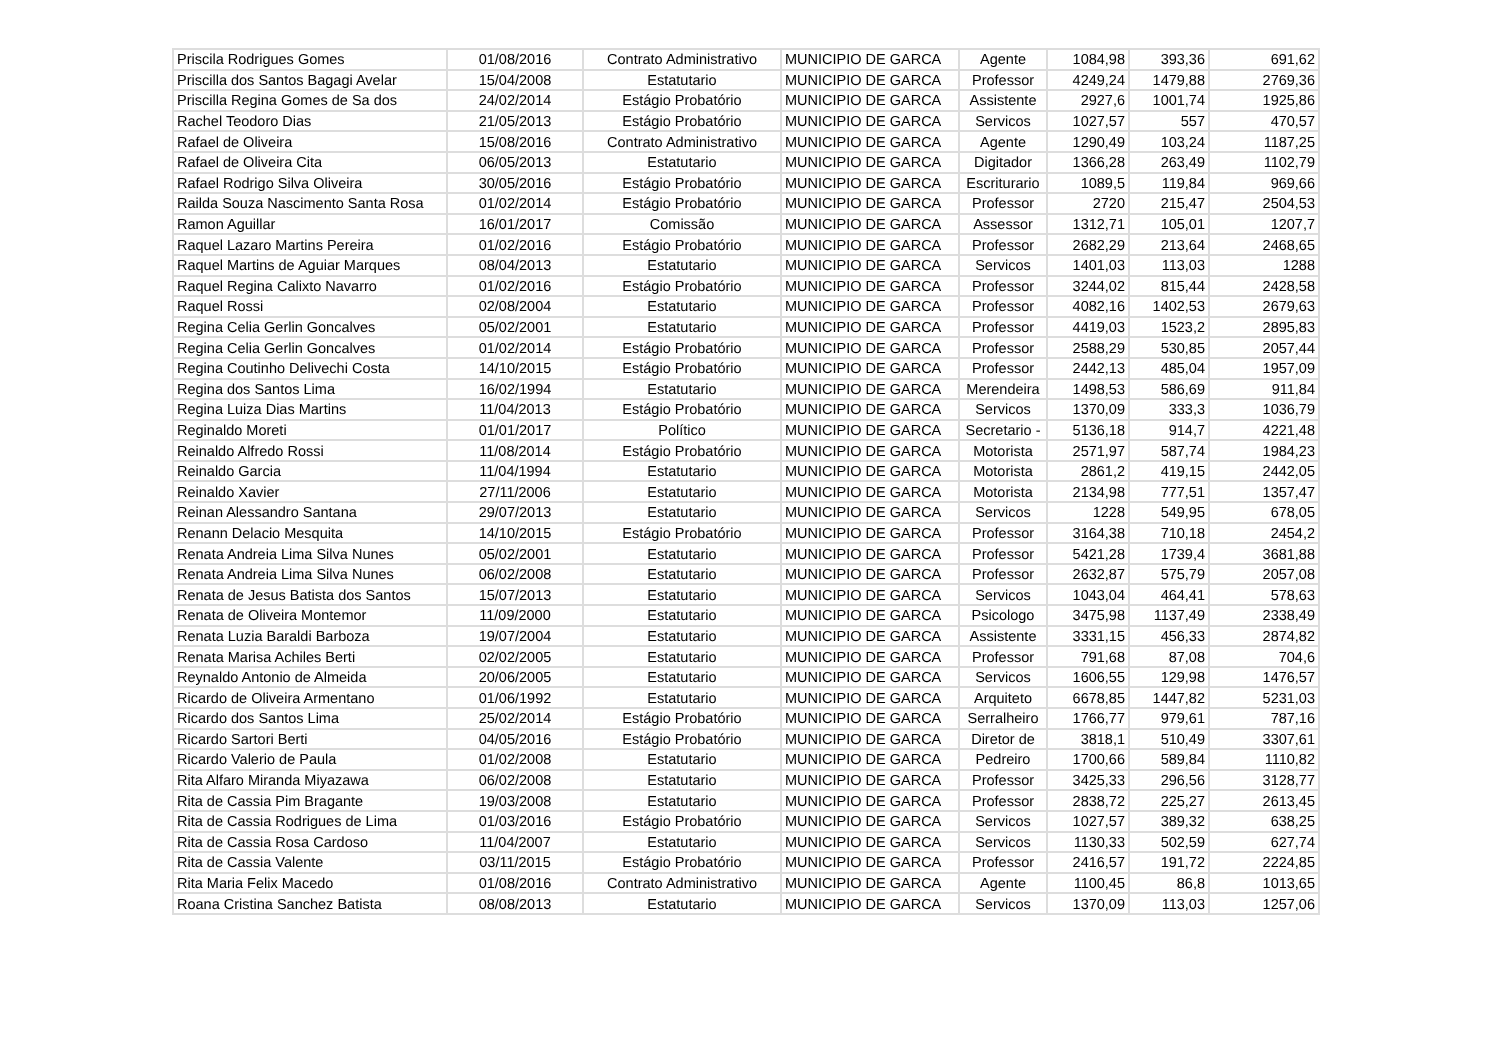| Priscila Rodrigues Gomes | 01/08/2016 | Contrato Administrativo | MUNICIPIO DE GARCA | Agente | 1084,98 | 393,36 | 691,62 |
| Priscilla dos Santos Bagagi Avelar | 15/04/2008 | Estatutario | MUNICIPIO DE GARCA | Professor | 4249,24 | 1479,88 | 2769,36 |
| Priscilla Regina Gomes de Sa dos | 24/02/2014 | Estágio Probatório | MUNICIPIO DE GARCA | Assistente | 2927,6 | 1001,74 | 1925,86 |
| Rachel Teodoro Dias | 21/05/2013 | Estágio Probatório | MUNICIPIO DE GARCA | Servicos | 1027,57 | 557 | 470,57 |
| Rafael de Oliveira | 15/08/2016 | Contrato Administrativo | MUNICIPIO DE GARCA | Agente | 1290,49 | 103,24 | 1187,25 |
| Rafael de Oliveira Cita | 06/05/2013 | Estatutario | MUNICIPIO DE GARCA | Digitador | 1366,28 | 263,49 | 1102,79 |
| Rafael Rodrigo Silva Oliveira | 30/05/2016 | Estágio Probatório | MUNICIPIO DE GARCA | Escriturario | 1089,5 | 119,84 | 969,66 |
| Railda Souza Nascimento Santa Rosa | 01/02/2014 | Estágio Probatório | MUNICIPIO DE GARCA | Professor | 2720 | 215,47 | 2504,53 |
| Ramon Aguillar | 16/01/2017 | Comissão | MUNICIPIO DE GARCA | Assessor | 1312,71 | 105,01 | 1207,7 |
| Raquel Lazaro Martins Pereira | 01/02/2016 | Estágio Probatório | MUNICIPIO DE GARCA | Professor | 2682,29 | 213,64 | 2468,65 |
| Raquel Martins de Aguiar Marques | 08/04/2013 | Estatutario | MUNICIPIO DE GARCA | Servicos | 1401,03 | 113,03 | 1288 |
| Raquel Regina Calixto Navarro | 01/02/2016 | Estágio Probatório | MUNICIPIO DE GARCA | Professor | 3244,02 | 815,44 | 2428,58 |
| Raquel Rossi | 02/08/2004 | Estatutario | MUNICIPIO DE GARCA | Professor | 4082,16 | 1402,53 | 2679,63 |
| Regina Celia Gerlin Goncalves | 05/02/2001 | Estatutario | MUNICIPIO DE GARCA | Professor | 4419,03 | 1523,2 | 2895,83 |
| Regina Celia Gerlin Goncalves | 01/02/2014 | Estágio Probatório | MUNICIPIO DE GARCA | Professor | 2588,29 | 530,85 | 2057,44 |
| Regina Coutinho Delivechi Costa | 14/10/2015 | Estágio Probatório | MUNICIPIO DE GARCA | Professor | 2442,13 | 485,04 | 1957,09 |
| Regina dos Santos Lima | 16/02/1994 | Estatutario | MUNICIPIO DE GARCA | Merendeira | 1498,53 | 586,69 | 911,84 |
| Regina Luiza Dias Martins | 11/04/2013 | Estágio Probatório | MUNICIPIO DE GARCA | Servicos | 1370,09 | 333,3 | 1036,79 |
| Reginaldo Moreti | 01/01/2017 | Político | MUNICIPIO DE GARCA | Secretario - | 5136,18 | 914,7 | 4221,48 |
| Reinaldo Alfredo Rossi | 11/08/2014 | Estágio Probatório | MUNICIPIO DE GARCA | Motorista | 2571,97 | 587,74 | 1984,23 |
| Reinaldo Garcia | 11/04/1994 | Estatutario | MUNICIPIO DE GARCA | Motorista | 2861,2 | 419,15 | 2442,05 |
| Reinaldo Xavier | 27/11/2006 | Estatutario | MUNICIPIO DE GARCA | Motorista | 2134,98 | 777,51 | 1357,47 |
| Reinan Alessandro Santana | 29/07/2013 | Estatutario | MUNICIPIO DE GARCA | Servicos | 1228 | 549,95 | 678,05 |
| Renann Delacio Mesquita | 14/10/2015 | Estágio Probatório | MUNICIPIO DE GARCA | Professor | 3164,38 | 710,18 | 2454,2 |
| Renata Andreia Lima Silva Nunes | 05/02/2001 | Estatutario | MUNICIPIO DE GARCA | Professor | 5421,28 | 1739,4 | 3681,88 |
| Renata Andreia Lima Silva Nunes | 06/02/2008 | Estatutario | MUNICIPIO DE GARCA | Professor | 2632,87 | 575,79 | 2057,08 |
| Renata de Jesus Batista dos Santos | 15/07/2013 | Estatutario | MUNICIPIO DE GARCA | Servicos | 1043,04 | 464,41 | 578,63 |
| Renata de Oliveira Montemor | 11/09/2000 | Estatutario | MUNICIPIO DE GARCA | Psicologo | 3475,98 | 1137,49 | 2338,49 |
| Renata Luzia Baraldi Barboza | 19/07/2004 | Estatutario | MUNICIPIO DE GARCA | Assistente | 3331,15 | 456,33 | 2874,82 |
| Renata Marisa Achiles Berti | 02/02/2005 | Estatutario | MUNICIPIO DE GARCA | Professor | 791,68 | 87,08 | 704,6 |
| Reynaldo Antonio de Almeida | 20/06/2005 | Estatutario | MUNICIPIO DE GARCA | Servicos | 1606,55 | 129,98 | 1476,57 |
| Ricardo de Oliveira Armentano | 01/06/1992 | Estatutario | MUNICIPIO DE GARCA | Arquiteto | 6678,85 | 1447,82 | 5231,03 |
| Ricardo dos Santos Lima | 25/02/2014 | Estágio Probatório | MUNICIPIO DE GARCA | Serralheiro | 1766,77 | 979,61 | 787,16 |
| Ricardo Sartori Berti | 04/05/2016 | Estágio Probatório | MUNICIPIO DE GARCA | Diretor de | 3818,1 | 510,49 | 3307,61 |
| Ricardo Valerio de Paula | 01/02/2008 | Estatutario | MUNICIPIO DE GARCA | Pedreiro | 1700,66 | 589,84 | 1110,82 |
| Rita Alfaro Miranda Miyazawa | 06/02/2008 | Estatutario | MUNICIPIO DE GARCA | Professor | 3425,33 | 296,56 | 3128,77 |
| Rita de Cassia Pim Bragante | 19/03/2008 | Estatutario | MUNICIPIO DE GARCA | Professor | 2838,72 | 225,27 | 2613,45 |
| Rita de Cassia Rodrigues de Lima | 01/03/2016 | Estágio Probatório | MUNICIPIO DE GARCA | Servicos | 1027,57 | 389,32 | 638,25 |
| Rita de Cassia Rosa Cardoso | 11/04/2007 | Estatutario | MUNICIPIO DE GARCA | Servicos | 1130,33 | 502,59 | 627,74 |
| Rita de Cassia Valente | 03/11/2015 | Estágio Probatório | MUNICIPIO DE GARCA | Professor | 2416,57 | 191,72 | 2224,85 |
| Rita Maria Felix Macedo | 01/08/2016 | Contrato Administrativo | MUNICIPIO DE GARCA | Agente | 1100,45 | 86,8 | 1013,65 |
| Roana Cristina Sanchez Batista | 08/08/2013 | Estatutario | MUNICIPIO DE GARCA | Servicos | 1370,09 | 113,03 | 1257,06 |